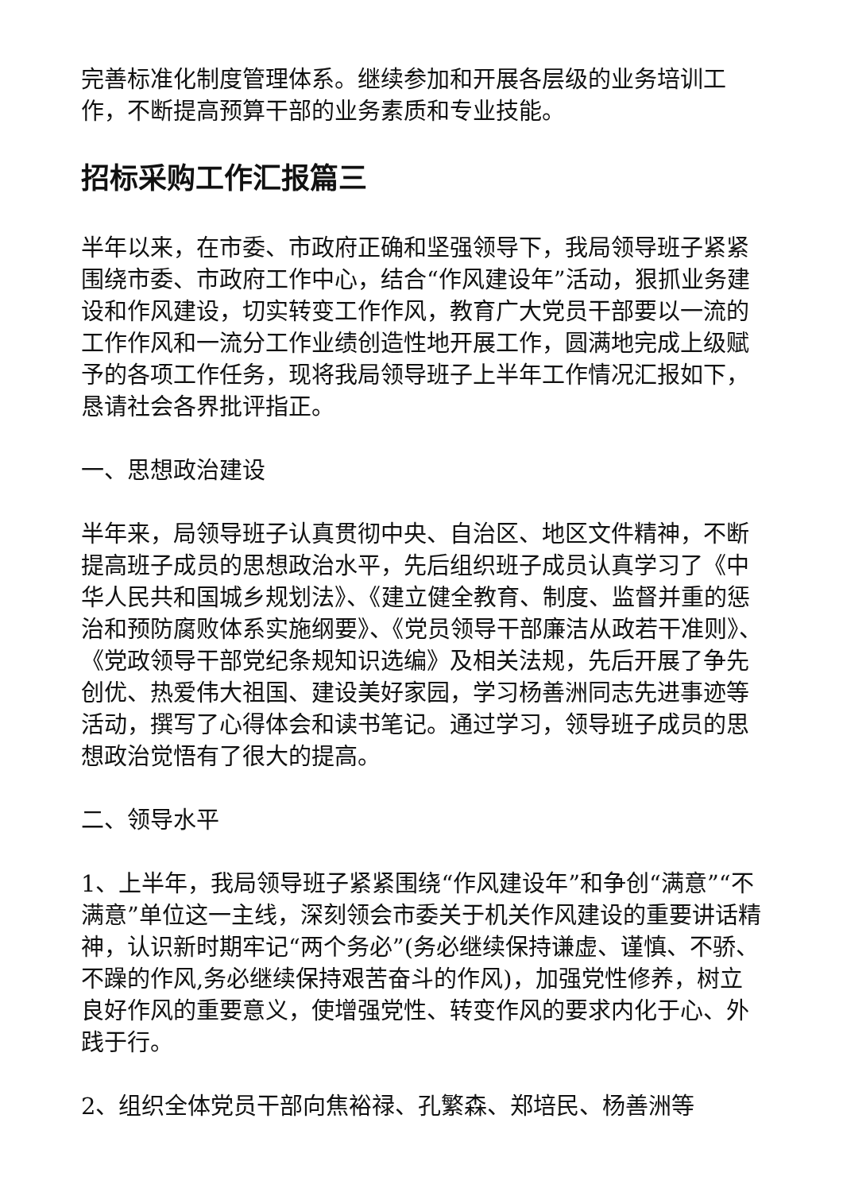完善标准化制度管理体系。继续参加和开展各层级的业务培训工作，不断提高预算干部的业务素质和专业技能。
招标采购工作汇报篇三
半年以来，在市委、市政府正确和坚强领导下，我局领导班子紧紧围绕市委、市政府工作中心，结合“作风建设年”活动，狠抓业务建设和作风建设，切实转变工作作风，教育广大党员干部要以一流的工作作风和一流分工作业绩创造性地开展工作，圆满地完成上级赋予的各项工作任务，现将我局领导班子上半年工作情况汇报如下，恳请社会各界批评指正。
一、思想政治建设
半年来，局领导班子认真贯彻中央、自治区、地区文件精神，不断提高班子成员的思想政治水平，先后组织班子成员认真学习了《中华人民共和国城乡规划法》、《建立健全教育、制度、监督并重的惩治和预防腐败体系实施纲要》、《党员领导干部廉洁从政若干准则》、《党政领导干部党纪条规知识选编》及相关法规，先后开展了争先创优、热爱伟大祖国、建设美好家园，学习杨善洲同志先进事迹等活动，撰写了心得体会和读书笔记。通过学习，领导班子成员的思想政治觉悟有了很大的提高。
二、领导水平
1、上半年，我局领导班子紧紧围绕“作风建设年”和争创“满意”“不满意”单位这一主线，深刻领会市委关于机关作风建设的重要讲话精神，认识新时期牢记“两个务必”(务必继续保持谦虚、谨慎、不骄、不躁的作风,务必继续保持艰苦奋斗的作风)，加强党性修养，树立良好作风的重要意义，使增强党性、转变作风的要求内化于心、外践于行。
2、组织全体党员干部向焦裕禄、孔繁森、郑培民、杨善洲等